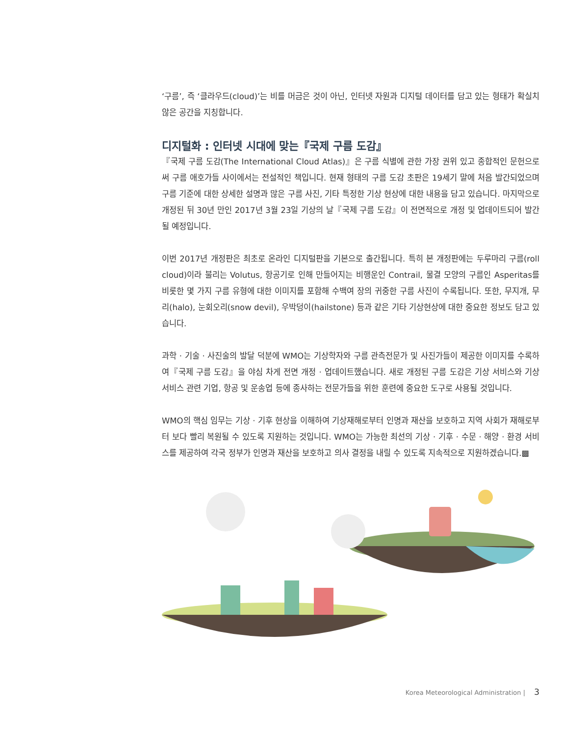‘구름’, 즉 ‘클라우드(cloud)’는 비를 머금은 것이 아닌, 인터넷 자원과 디지털 데이터를 담고 있는 형태가 확실치 않은 공간을 지칭합니다.
디지털화 : 인터넷 시대에 맞는『국제 구름 도감』
『국제 구름 도감(The International Cloud Atlas)』은 구름 식별에 관한 가장 권위 있고 종합적인 문헌으로써 구름 애호가들 사이에서는 전설적인 책입니다. 현재 형태의 구름 도감 초판은 19세기 말에 처음 발간되었으며 구름 기준에 대한 상세한 설명과 많은 구름 사진, 기타 특정한 기상 현상에 대한 내용을 담고 있습니다. 마지막으로 개정된 뒤 30년 만인 2017년 3월 23일 기상의 날『국제 구름 도감』이 전면적으로 개정 및 업데이트되어 발간될 예정입니다.
이번 2017년 개정판은 최초로 온라인 디지털판을 기본으로 출간됩니다. 특히 본 개정판에는 두루마리 구름(roll cloud)이라 불리는 Volutus, 항공기로 인해 만들어지는 비행운인 Contrail, 물결 모양의 구름인 Asperitas를 비롯한 몇 가지 구름 유형에 대한 이미지를 포함해 수백여 장의 귀중한 구름 사진이 수록됩니다. 또한, 무지개, 무리(halo), 눈회오리(snow devil), 우박덩이(hailstone) 등과 같은 기타 기상현상에 대한 중요한 정보도 담고 있습니다.
과학 · 기술 · 사진술의 발달 덕분에 WMO는 기상학자와 구름 관측전문가 및 사진가들이 제공한 이미지를 수록하여『국제 구름 도감』을 야심 차게 전면 개정 · 업데이트했습니다. 새로 개정된 구름 도감은 기상 서비스와 기상 서비스 관련 기업, 항공 및 운송업 등에 종사하는 전문가들을 위한 훈련에 중요한 도구로 사용될 것입니다.
WMO의 핵심 임무는 기상 · 기후 현상을 이해하여 기상재해로부터 인명과 재산을 보호하고 지역 사회가 재해로부터 보다 빨리 복원될 수 있도록 지원하는 것입니다. WMO는 가능한 최선의 기상 · 기후 · 수문 · 해양 · 환경 서비스를 제공하여 각국 정부가 인명과 재산을 보호하고 의사 결정을 내릴 수 있도록 지속적으로 지원하겠습니다.▩
Korea Meteorological Administration | 3